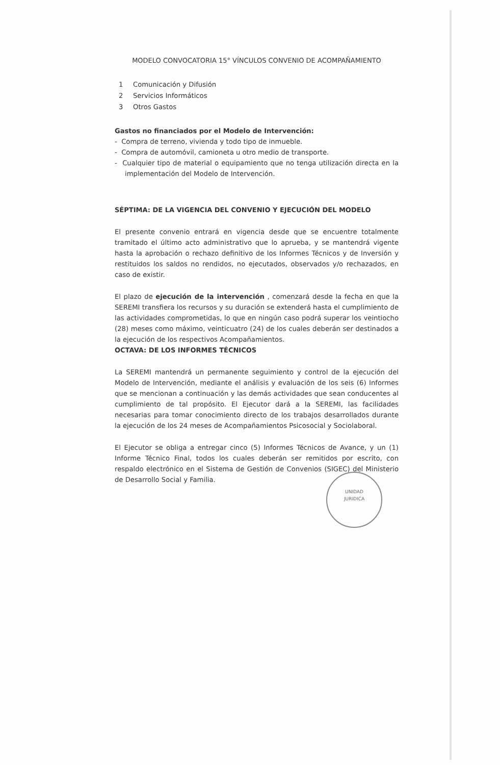MODELO CONVOCATORIA 15° VÍNCULOS CONVENIO DE ACOMPAÑAMIENTO
1 Comunicación y Difusión
2 Servicios Informáticos
3 Otros Gastos
Gastos no financiados por el Modelo de Intervención:
- Compra de terreno, vivienda y todo tipo de inmueble.
- Compra de automóvil, camioneta u otro medio de transporte.
- Cualquier tipo de material o equipamiento que no tenga utilización directa en la implementación del Modelo de Intervención.
SÉPTIMA: DE LA VIGENCIA DEL CONVENIO Y EJECUCIÓN DEL MODELO
El presente convenio entrará en vigencia desde que se encuentre totalmente tramitado el último acto administrativo que lo aprueba, y se mantendrá vigente hasta la aprobación o rechazo definitivo de los Informes Técnicos y de Inversión y restituidos los saldos no rendidos, no ejecutados, observados y/o rechazados, en caso de existir.
El plazo de ejecución de la intervención , comenzará desde la fecha en que la SEREMI transfiera los recursos y su duración se extenderá hasta el cumplimiento de las actividades comprometidas, lo que en ningún caso podrá superar los veintiocho (28) meses como máximo, veinticuatro (24) de los cuales deberán ser destinados a la ejecución de los respectivos Acompañamientos.
OCTAVA: DE LOS INFORMES TÉCNICOS
La SEREMI mantendrá un permanente seguimiento y control de la ejecución del Modelo de Intervención, mediante el análisis y evaluación de los seis (6) Informes que se mencionan a continuación y las demás actividades que sean conducentes al cumplimiento de tal propósito. El Ejecutor dará a la SEREMI, las facilidades necesarias para tomar conocimiento directo de los trabajos desarrollados durante la ejecución de los 24 meses de Acompañamientos Psicosocial y Sociolaboral.
El Ejecutor se obliga a entregar cinco (5) Informes Técnicos de Avance, y un (1) Informe Técnico Final, todos los cuales deberán ser remitidos por escrito, con respaldo electrónico en el Sistema de Gestión de Convenios (SIGEC) del Ministerio de Desarrollo Social y Familia.
UNIDAD
JURIDICA